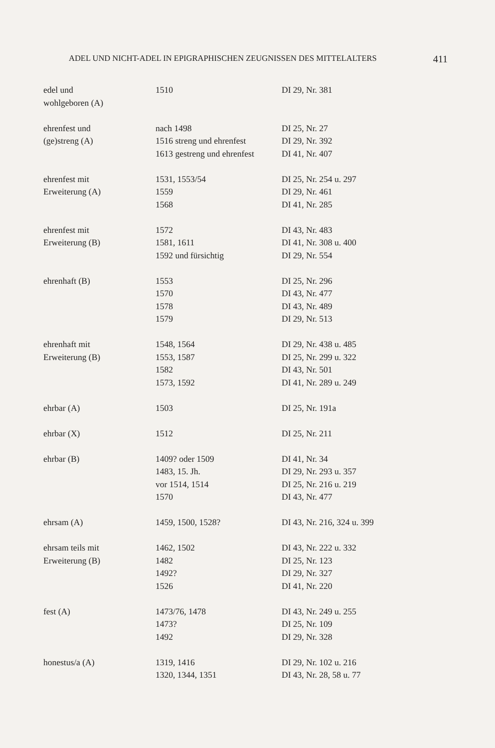ADEL UND NICHT-ADEL IN EPIGRAPHISCHEN ZEUGNISSEN DES MITTELALTERS 411
| edel und | 1510 | DI 29, Nr. 381 |
| wohlgeboren (A) | | |
| ehrenfest und | nach 1498 | DI 25, Nr. 27 |
| (ge)streng (A) | 1516 streng und ehrenfest | DI 29, Nr. 392 |
| | 1613 gestreng und ehrenfest | DI 41, Nr. 407 |
| ehrenfest mit | 1531, 1553/54 | DI 25, Nr. 254 u. 297 |
| Erweiterung (A) | 1559 | DI 29, Nr. 461 |
| | 1568 | DI 41, Nr. 285 |
| ehrenfest mit | 1572 | DI 43, Nr. 483 |
| Erweiterung (B) | 1581, 1611 | DI 41, Nr. 308 u. 400 |
| | 1592 und fürsichtig | DI 29, Nr. 554 |
| ehrenhaft (B) | 1553 | DI 25, Nr. 296 |
| | 1570 | DI 43, Nr. 477 |
| | 1578 | DI 43, Nr. 489 |
| | 1579 | DI 29, Nr. 513 |
| ehrenhaft mit | 1548, 1564 | DI 29, Nr. 438 u. 485 |
| Erweiterung (B) | 1553, 1587 | DI 25, Nr. 299 u. 322 |
| | 1582 | DI 43, Nr. 501 |
| | 1573, 1592 | DI 41, Nr. 289 u. 249 |
| ehrbar (A) | 1503 | DI 25, Nr. 191a |
| ehrbar (X) | 1512 | DI 25, Nr. 211 |
| ehrbar (B) | 1409? oder 1509 | DI 41, Nr. 34 |
| | 1483, 15. Jh. | DI 29, Nr. 293 u. 357 |
| | vor 1514, 1514 | DI 25, Nr. 216 u. 219 |
| | 1570 | DI 43, Nr. 477 |
| ehrsam (A) | 1459, 1500, 1528? | DI 43, Nr. 216, 324 u. 399 |
| ehrsam teils mit | 1462, 1502 | DI 43, Nr. 222 u. 332 |
| Erweiterung (B) | 1482 | DI 25, Nr. 123 |
| | 1492? | DI 29, Nr. 327 |
| | 1526 | DI 41, Nr. 220 |
| fest (A) | 1473/76, 1478 | DI 43, Nr. 249 u. 255 |
| | 1473? | DI 25, Nr. 109 |
| | 1492 | DI 29, Nr. 328 |
| honestus/a (A) | 1319, 1416 | DI 29, Nr. 102 u. 216 |
| | 1320, 1344, 1351 | DI 43, Nr. 28, 58 u. 77 |